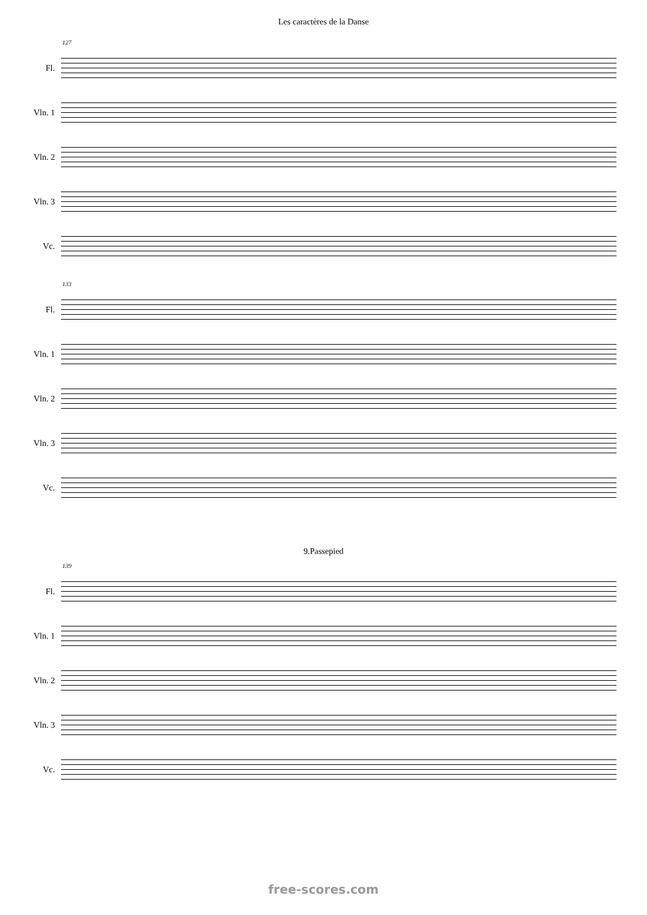Les caractères de la Danse
127
Fl.
Vln. 1
Vln. 2
Vln. 3
Vc.
133
Fl.
Vln. 1
Vln. 2
Vln. 3
Vc.
9.Passepied
139
Fl.
Vln. 1
Vln. 2
Vln. 3
Vc.
free-scores.com